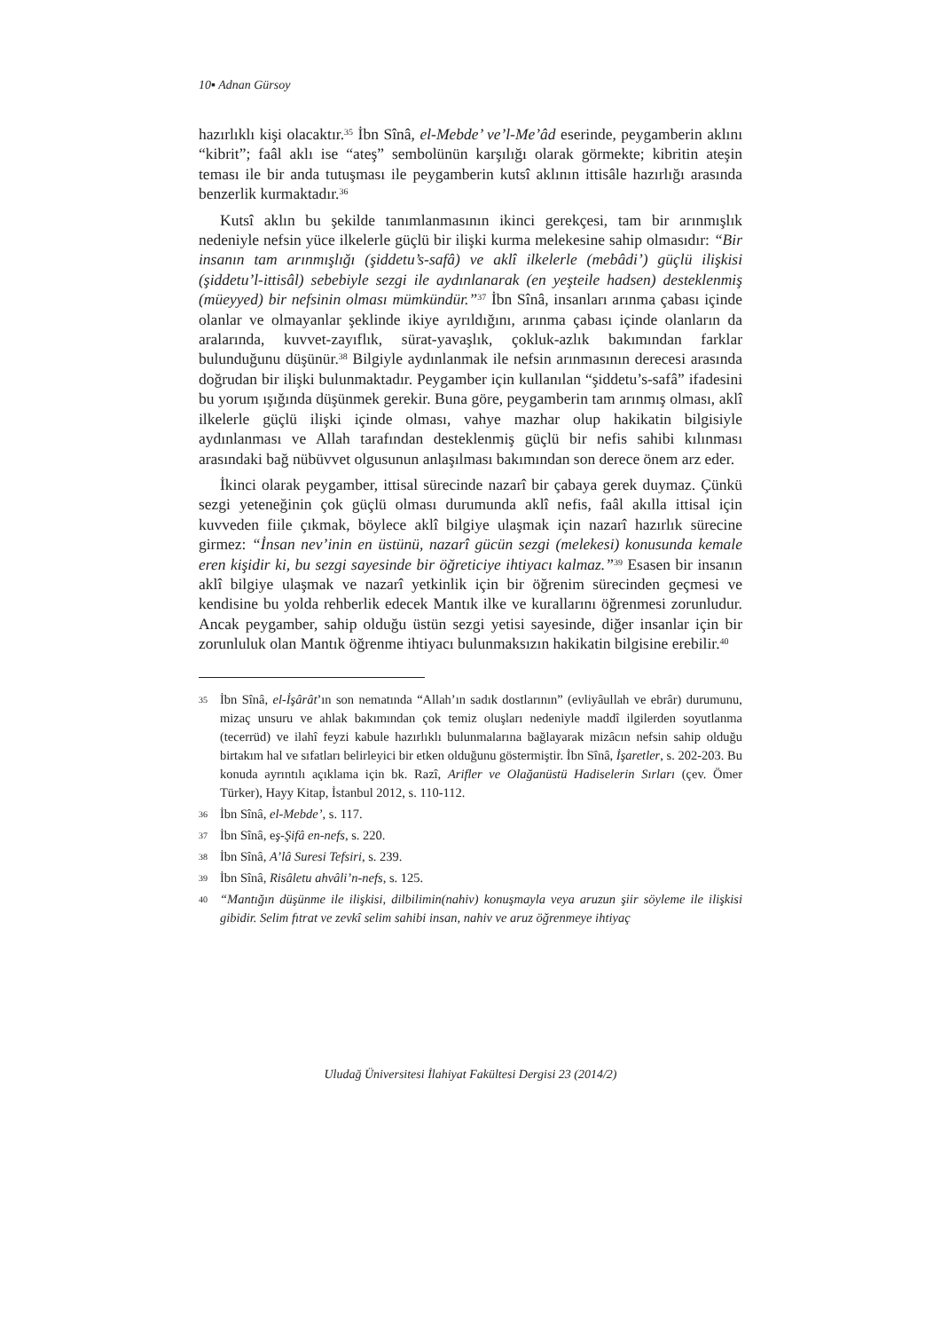10▪ Adnan Gürsoy
hazırlıklı kişi olacaktır.<sup>35</sup> İbn Sînâ, el-Mebde’ ve’l-Me’âd eserinde, peygamberin aklını “kibrit”; faâl aklı ise “ateş” sembolünün karşılığı olarak görmekte; kibritin ateşin teması ile bir anda tutuşması ile peygamberin kutsî aklının ittisâle hazırlığı arasında benzerlik kurmaktadır.<sup>36</sup>
Kutsî aklın bu şekilde tanımlanmasının ikinci gerekçesi, tam bir arınmışlık nedeniyle nefsin yüce ilkelerle güçlü bir ilişki kurma melekesine sahip olmasıdır: “Bir insanın tam arınmışlığı (şiddetu’s-safâ) ve aklî ilkelerle (mebâdi’) güçlü ilişkisi (şiddetu’l-ittisâl) sebebiyle sezgi ile aydınlanarak (en yeşteile hadsen) desteklenmiş (müeyyed) bir nefsinin olması mümkündür.”<sup>37</sup> İbn Sînâ, insanları arınma çabası içinde olanlar ve olmayanlar şeklinde ikiye ayrıldığını, arınma çabası içinde olanların da aralarında, kuvvet-zayıflık, sürat-yavaşlık, çokluk-azlık bakımından farklar bulunduğunu düşünür.<sup>38</sup> Bilgiyle aydınlanmak ile nefsin arınmasının derecesi arasında doğrudan bir ilişki bulunmaktadır. Peygamber için kullanılan “şiddetu’s-safâ” ifadesini bu yorum ışığında düşünmek gerekir. Buna göre, peygamberin tam arınmış olması, aklî ilkelerle güçlü ilişki içinde olması, vahye mazhar olup hakikatin bilgisiyle aydınlanması ve Allah tarafından desteklenmiş güçlü bir nefis sahibi kılınması arasındaki bağ nübüvvet olgusunun anlaşılması bakımından son derece önem arz eder.
İkinci olarak peygamber, ittisal sürecinde nazarî bir çabaya gerek duymaz. Çünkü sezgi yeteneğinin çok güçlü olması durumunda aklî nefis, faâl akılla ittisal için kuvveden fiile çıkmak, böylece aklî bilgiye ulaşmak için nazarî hazırlık sürecine girmez: “İnsan nev’inin en üstünü, nazarî gücün sezgi (melekesi) konusunda kemale eren kişidir ki, bu sezgi sayesinde bir öğreticiye ihtiyacı kalmaz.”<sup>39</sup> Esasen bir insanın aklî bilgiye ulaşmak ve nazarî yetkinlik için bir öğrenim sürecinden geçmesi ve kendisine bu yolda rehberlik edecek Mantık ilke ve kurallarını öğrenmesi zorunludur. Ancak peygamber, sahip olduğu üstün sezgi yetisi sayesinde, diğer insanlar için bir zorunluluk olan Mantık öğrenme ihtiyacı bulunmaksızın hakikatin bilgisine erebilir.<sup>40</sup>
35 İbn Sînâ, el-İşârât’ın son nematında “Allah’ın sadık dostlarının” (evliyâullah ve ebrâr) durumunu, mizaç unsuru ve ahlak bakımından çok temiz oluşları nedeniyle maddî ilgilerden soyutlanma (tecerrüd) ve ilahî feyzi kabule hazırlıklı bulunmalarına bağlayarak mizâcın nefsin sahip olduğu birtakım hal ve sıfatları belirleyici bir etken olduğunu göstermiştir. İbn Sînâ, İşaretler, s. 202-203. Bu konuda ayrıntılı açıklama için bk. Razî, Arifler ve Olağanüstü Hadiselerin Sırları (çev. Ömer Türker), Hayy Kitap, İstanbul 2012, s. 110-112.
36 İbn Sînâ, el-Mebde’, s. 117.
37 İbn Sînâ, eş-Şifâ en-nefs, s. 220.
38 İbn Sînâ, A’lâ Suresi Tefsiri, s. 239.
39 İbn Sînâ, Risâletu ahvâli’n-nefs, s. 125.
40 “Mantığın düşünme ile ilişkisi, dilbilimin(nahiv) konuşmayla veya aruzun şiir söyleme ile ilişkisi gibidir. Selim fıtrat ve zevkî selim sahibi insan, nahiv ve aruz öğrenmeye ihtiyaç
Uludağ Üniversitesi İlahiyat Fakültesi Dergisi 23 (2014/2)